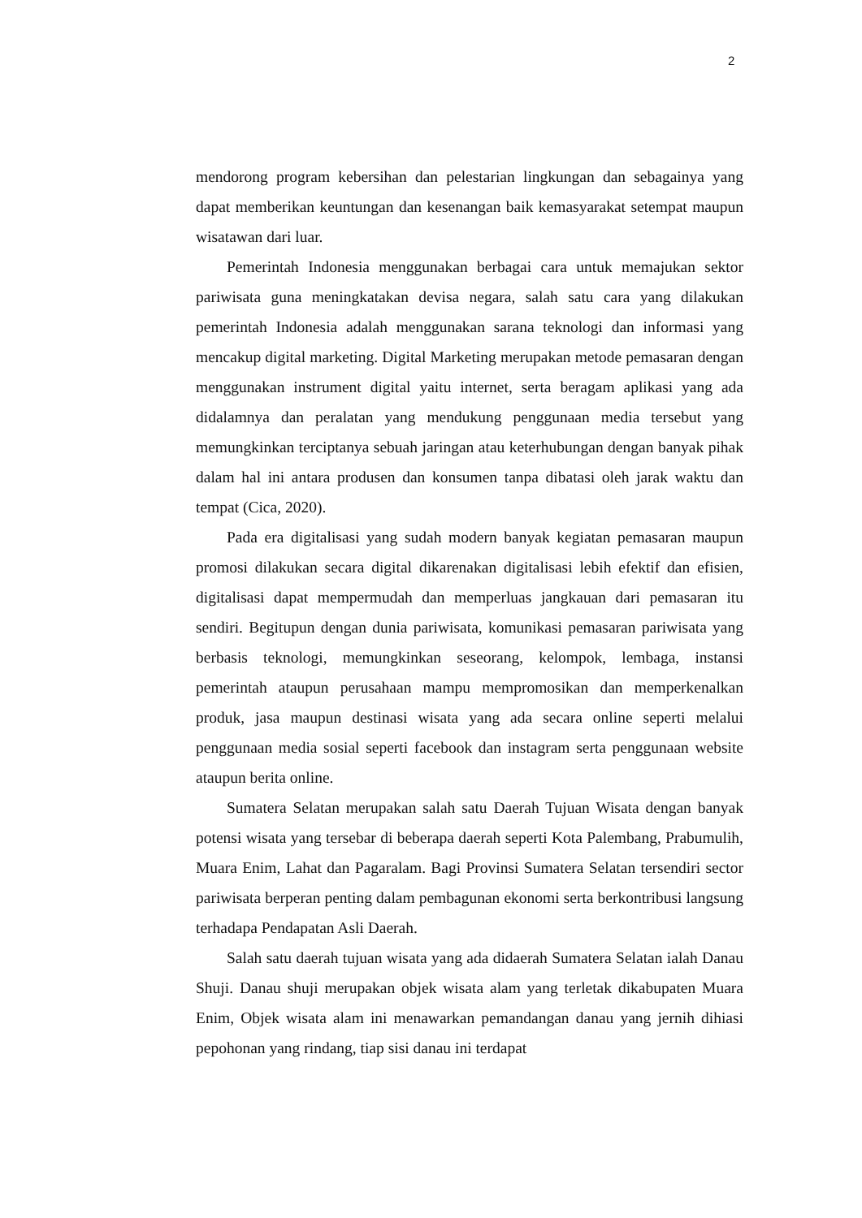2
mendorong program kebersihan dan pelestarian lingkungan dan sebagainya yang dapat memberikan keuntungan dan kesenangan baik kemasyarakat setempat maupun wisatawan dari luar.
Pemerintah Indonesia menggunakan berbagai cara untuk memajukan sektor pariwisata guna meningkatakan devisa negara, salah satu cara yang dilakukan pemerintah Indonesia adalah menggunakan sarana teknologi dan informasi yang mencakup digital marketing. Digital Marketing merupakan metode pemasaran dengan menggunakan instrument digital yaitu internet, serta beragam aplikasi yang ada didalamnya dan peralatan yang mendukung penggunaan media tersebut yang memungkinkan terciptanya sebuah jaringan atau keterhubungan dengan banyak pihak dalam hal ini antara produsen dan konsumen tanpa dibatasi oleh jarak waktu dan tempat (Cica, 2020).
Pada era digitalisasi yang sudah modern banyak kegiatan pemasaran maupun promosi dilakukan secara digital dikarenakan digitalisasi lebih efektif dan efisien, digitalisasi dapat mempermudah dan memperluas jangkauan dari pemasaran itu sendiri. Begitupun dengan dunia pariwisata, komunikasi pemasaran pariwisata yang berbasis teknologi, memungkinkan seseorang, kelompok, lembaga, instansi pemerintah ataupun perusahaan mampu mempromosikan dan memperkenalkan produk, jasa maupun destinasi wisata yang ada secara online seperti melalui penggunaan media sosial seperti facebook dan instagram serta penggunaan website ataupun berita online.
Sumatera Selatan merupakan salah satu Daerah Tujuan Wisata dengan banyak potensi wisata yang tersebar di beberapa daerah seperti Kota Palembang, Prabumulih, Muara Enim, Lahat dan Pagaralam. Bagi Provinsi Sumatera Selatan tersendiri sector pariwisata berperan penting dalam pembagunan ekonomi serta berkontribusi langsung terhadapa Pendapatan Asli Daerah.
Salah satu daerah tujuan wisata yang ada didaerah Sumatera Selatan ialah Danau Shuji. Danau shuji merupakan objek wisata alam yang terletak dikabupaten Muara Enim, Objek wisata alam ini menawarkan pemandangan danau yang jernih dihiasi pepohonan yang rindang, tiap sisi danau ini terdapat